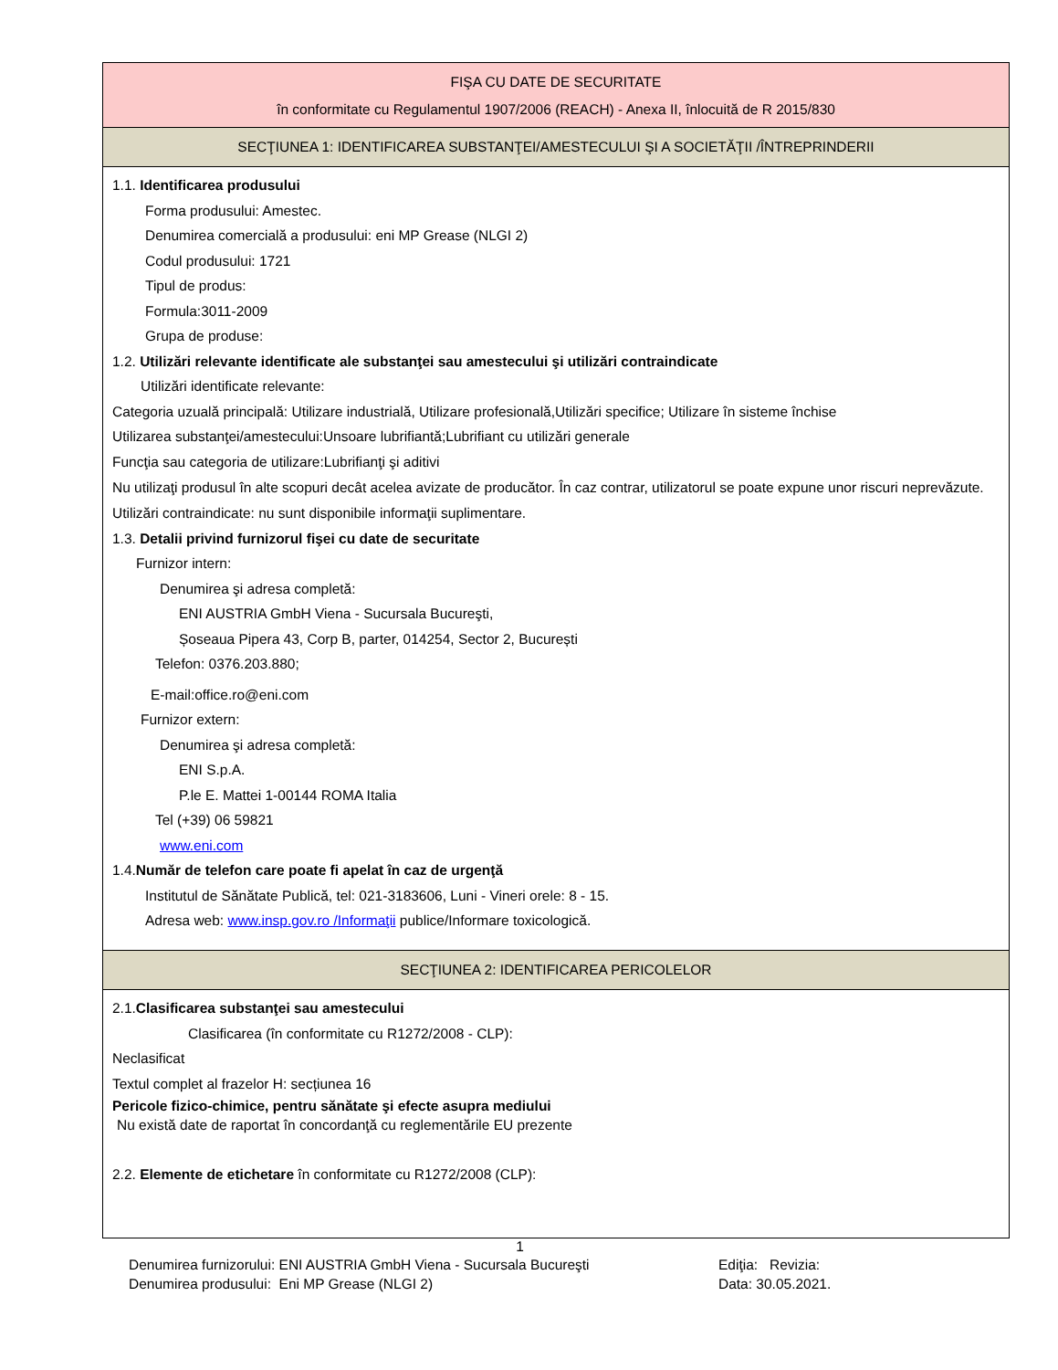FIŞA CU DATE DE SECURITATE
în conformitate cu Regulamentul 1907/2006 (REACH) - Anexa II, înlocuită de R 2015/830
SECŢIUNEA 1: IDENTIFICAREA SUBSTANŢEI/AMESTECULUI ŞI A SOCIETĂŢII /ÎNTREPRINDERII
1.1. Identificarea produsului
Forma produsului: Amestec.
Denumirea comercială a produsului: eni MP Grease (NLGI 2)
Codul produsului: 1721
Tipul de produs:
Formula:3011-2009
Grupa de produse:
1.2. Utilizări relevante identificate ale substanţei sau amestecului şi utilizări contraindicate
Utilizări identificate relevante:
Categoria uzuală principală: Utilizare industrială, Utilizare profesională,Utilizări specifice; Utilizare în sisteme închise
Utilizarea substanţei/amestecului:Unsoare lubrifiantă;Lubrifiant cu utilizări generale
Funcţia sau categoria de utilizare:Lubrifianţi şi aditivi
Nu utilizaţi produsul în alte scopuri decât acelea avizate de producător. În caz contrar, utilizatorul se poate expune unor riscuri neprevăzute.
Utilizări contraindicate: nu sunt disponibile informaţii suplimentare.
1.3. Detalii privind furnizorul fişei cu date de securitate
Furnizor intern:
Denumirea şi adresa completă:
ENI AUSTRIA GmbH Viena - Sucursala Bucureşti,
Șoseaua Pipera 43, Corp B, parter, 014254, Sector 2, București
Telefon: 0376.203.880;
E-mail:office.ro@eni.com
Furnizor extern:
Denumirea şi adresa completă:
ENI S.p.A.
P.le E. Mattei 1-00144 ROMA Italia
Tel (+39) 06 59821
www.eni.com
1.4.Număr de telefon care poate fi apelat în caz de urgenţă
Institutul de Sănătate Publică, tel: 021-3183606, Luni - Vineri orele: 8 - 15.
Adresa web: www.insp.gov.ro /Informaţii publice/Informare toxicologică.
SECŢIUNEA 2: IDENTIFICAREA PERICOLELOR
2.1.Clasificarea substanţei sau amestecului
Clasificarea (în conformitate cu R1272/2008 - CLP):
Neclasificat
Textul complet al frazelor H: secțiunea 16
Pericole fizico-chimice, pentru sănătate şi efecte asupra mediului
Nu există date de raportat în concordanţă cu reglementările EU prezente
2.2. Elemente de etichetare în conformitate cu R1272/2008 (CLP):
1
Denumirea furnizorului: ENI AUSTRIA GmbH Viena - Sucursala Bucureşti Ediţia: Revizia:
Denumirea produsului: Eni MP Grease (NLGI 2) Data: 30.05.2021.